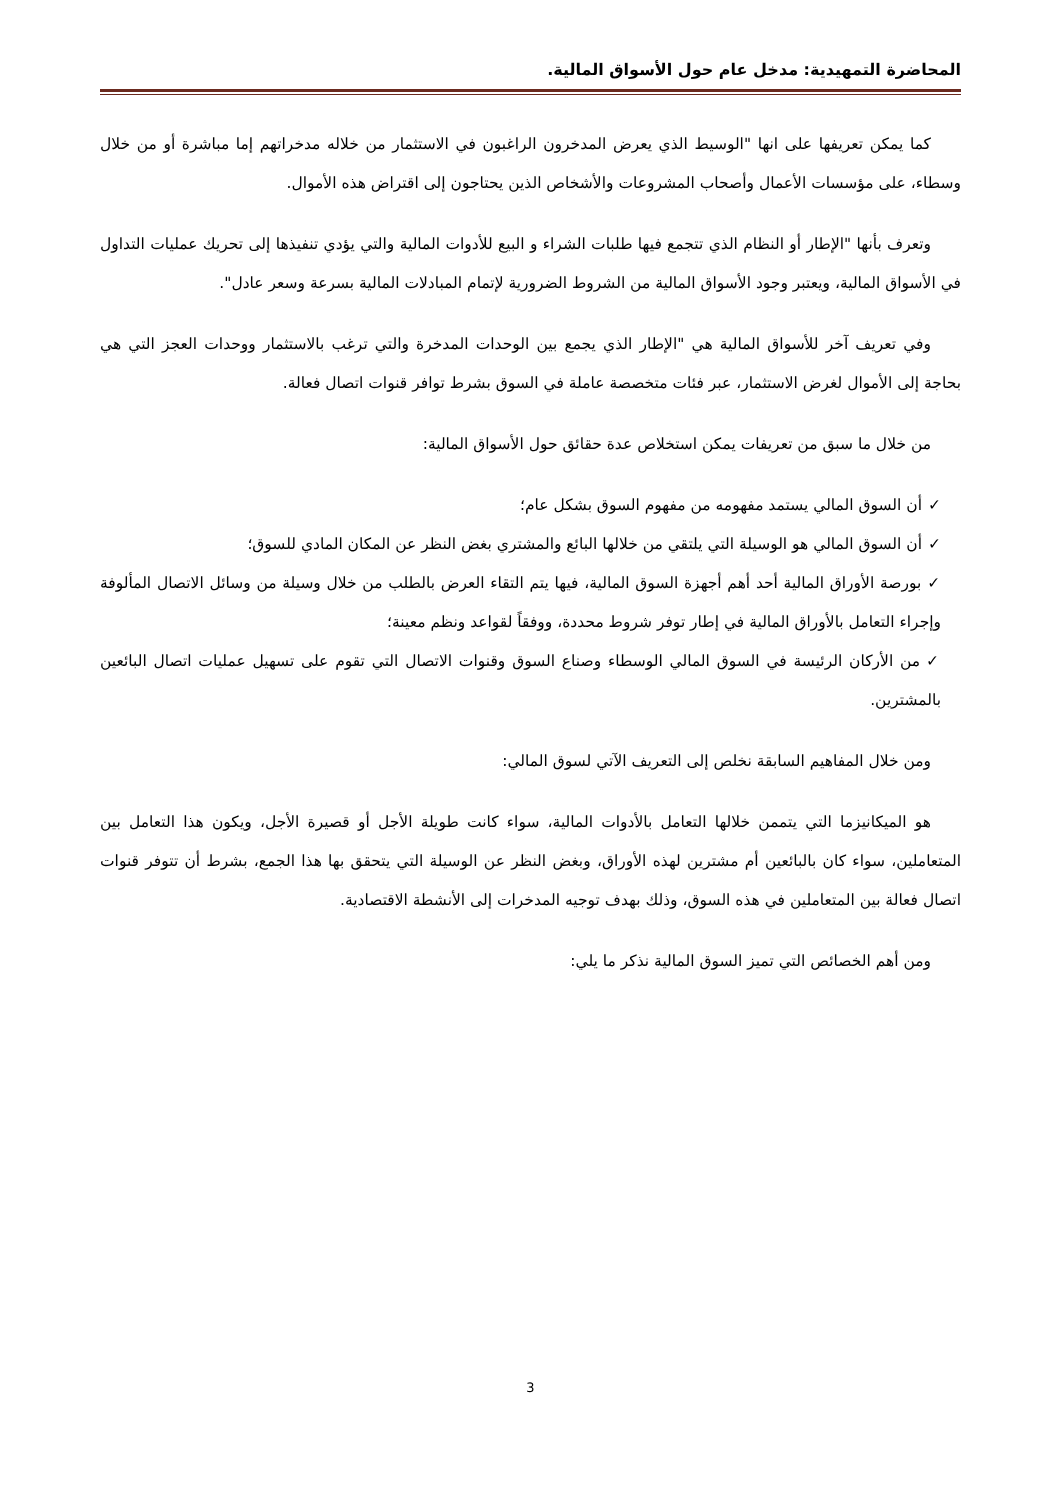المحاضرة التمهيدية: مدخل عام حول الأسواق المالية.
كما يمكن تعريفها على انها "الوسيط الذي يعرض المدخرون الراغبون في الاستثمار من خلاله مدخراتهم إما مباشرة أو من خلال وسطاء، على مؤسسات الأعمال وأصحاب المشروعات والأشخاص الذين يحتاجون إلى اقتراض هذه الأموال.
وتعرف بأنها "الإطار أو النظام الذي تتجمع فيها طلبات الشراء و البيع للأدوات المالية والتي يؤدي تنفيذها إلى تحريك عمليات التداول في الأسواق المالية، ويعتبر وجود الأسواق المالية من الشروط الضرورية لإتمام المبادلات المالية بسرعة وسعر عادل".
وفي تعريف آخر للأسواق المالية هي "الإطار الذي يجمع بين الوحدات المدخرة والتي ترغب بالاستثمار ووحدات العجز التي هي بحاجة إلى الأموال لغرض الاستثمار، عبر فئات متخصصة عاملة في السوق بشرط توافر قنوات اتصال فعالة.
من خلال ما سبق من تعريفات يمكن استخلاص عدة حقائق حول الأسواق المالية:
✓أن السوق المالي يستمد مفهومه من مفهوم السوق بشكل عام؛
✓أن السوق المالي هو الوسيلة التي يلتقي من خلالها البائع والمشتري بغض النظر عن المكان المادي للسوق؛
✓بورصة الأوراق المالية أحد أهم أجهزة السوق المالية، فيها يتم التقاء العرض بالطلب من خلال وسيلة من وسائل الاتصال المألوفة وإجراء التعامل بالأوراق المالية في إطار توفر شروط محددة، ووفقاً لقواعد ونظم معينة؛
✓من الأركان الرئيسة في السوق المالي الوسطاء وصناع السوق وقنوات الاتصال التي تقوم على تسهيل عمليات اتصال البائعين بالمشترين.
ومن خلال المفاهيم السابقة نخلص إلى التعريف الآتي لسوق المالي:
هو الميكانيزما التي يتممن خلالها التعامل بالأدوات المالية، سواء كانت طويلة الأجل أو قصيرة الأجل، ويكون هذا التعامل بين المتعاملين، سواء كان بالبائعين أم مشترين لهذه الأوراق، وبغض النظر عن الوسيلة التي يتحقق بها هذا الجمع، بشرط أن تتوفر قنوات اتصال فعالة بين المتعاملين في هذه السوق، وذلك بهدف توجيه المدخرات إلى الأنشطة الاقتصادية.
ومن أهم الخصائص التي تميز السوق المالية نذكر ما يلي:
3